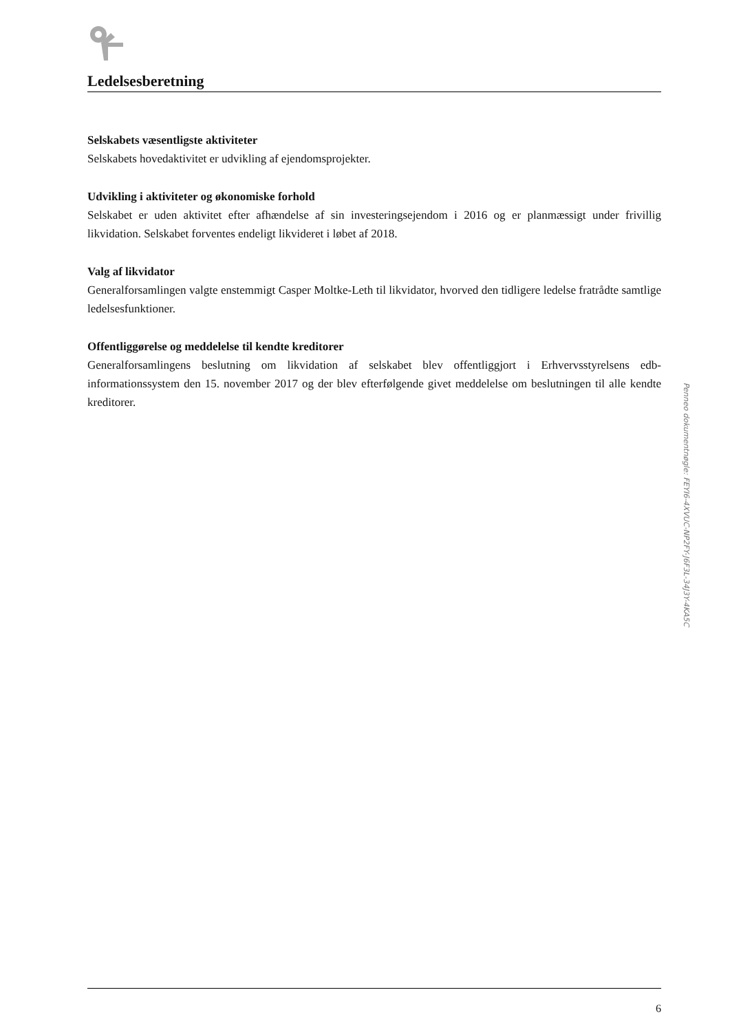Ledelsesberetning
Selskabets væsentligste aktiviteter
Selskabets hovedaktivitet er udvikling af ejendomsprojekter.
Udvikling i aktiviteter og økonomiske forhold
Selskabet er uden aktivitet efter afhændelse af sin investeringsejendom i 2016 og er planmæssigt under frivillig likvidation. Selskabet forventes endeligt likvideret i løbet af 2018.
Valg af likvidator
Generalforsamlingen valgte enstemmigt Casper Moltke-Leth til likvidator, hvorved den tidligere ledelse fratrådte samtlige ledelsesfunktioner.
Offentliggørelse og meddelelse til kendte kreditorer
Generalforsamlingens beslutning om likvidation af selskabet blev offentliggjort i Erhvervsstyrelsens edb-informationssystem den 15. november 2017 og der blev efterfølgende givet meddelelse om beslutningen til alle kendte kreditorer.
6
Penneo dokumentnøgle: FEYI6-4XVUC-NP2FY-J6F3L-34J3Y-4KA5C